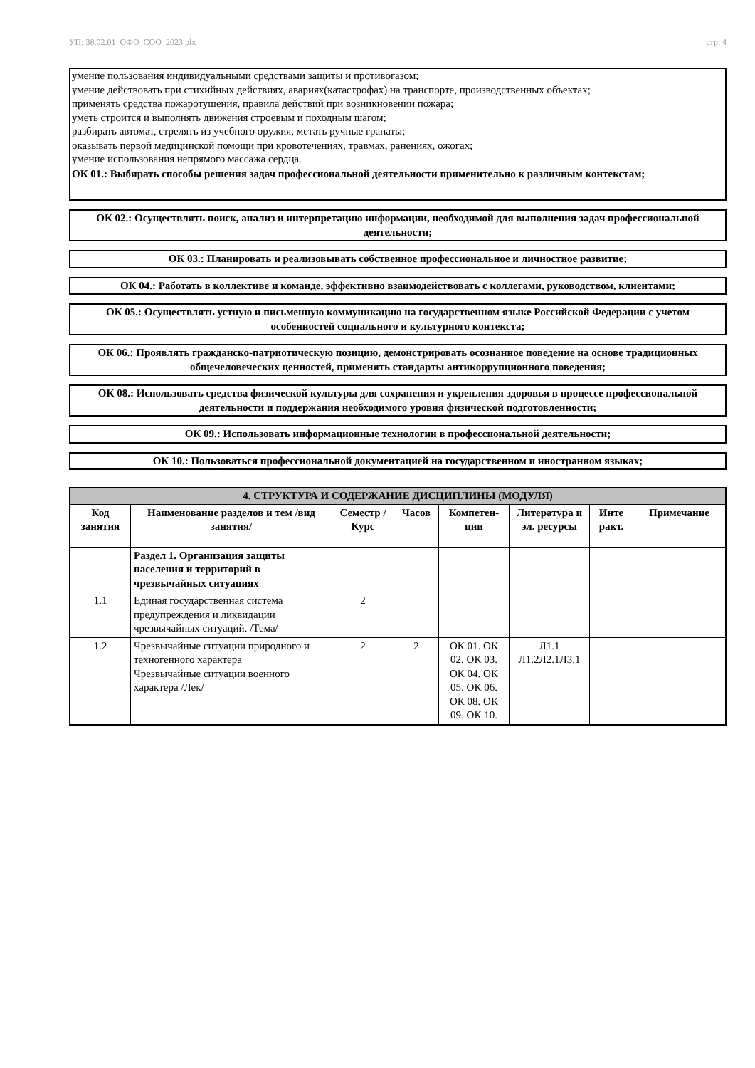УП: 38.02.01_ОФО_СОО_2023.plx стр. 4
умение пользования индивидуальными средствами защиты и противогазом;
умение действовать при стихийных действиях, авариях(катастрофах) на транспорте, производственных объектах;
применять средства пожаротушения, правила действий при возникновении пожара;
уметь строится и выполнять движения строевым и походным шагом;
разбирать автомат, стрелять из учебного оружия, метать ручные гранаты;
оказывать первой медицинской помощи при кровотечениях, травмах, ранениях, ожогах;
умение использования непрямого массажа сердца.
ОК 01.: Выбирать способы решения задач профессиональной деятельности применительно к различным контекстам;
ОК 02.: Осуществлять поиск, анализ и интерпретацию информации, необходимой для выполнения задач профессиональной деятельности;
ОК 03.: Планировать и реализовывать собственное профессиональное и личностное развитие;
ОК 04.: Работать в коллективе и команде, эффективно взаимодействовать с коллегами, руководством, клиентами;
ОК 05.: Осуществлять устную и письменную коммуникацию на государственном языке Российской Федерации с учетом особенностей социального и культурного контекста;
ОК 06.: Проявлять гражданско-патриотическую позицию, демонстрировать осознанное поведение на основе традиционных общечеловеческих ценностей, применять стандарты антикоррупционного поведения;
ОК 08.: Использовать средства физической культуры для сохранения и укрепления здоровья в процессе профессиональной деятельности и поддержания необходимого уровня физической подготовленности;
ОК 09.: Использовать информационные технологии в профессиональной деятельности;
ОК 10.: Пользоваться профессиональной документацией на государственном и иностранном языках;
| 4. СТРУКТУРА И СОДЕРЖАНИЕ ДИСЦИПЛИНЫ (МОДУЛЯ) | | | | | | | |
| --- | --- | --- | --- | --- | --- | --- | --- |
| Код занятия | Наименование разделов и тем /вид занятия/ | Семестр / Курс | Часов | Компетен-ции | Литература и эл. ресурсы | Инте ракт. | Примечание |
| | Раздел 1. Организация защиты населения и территорий в чрезвычайных ситуациях | | | | | | |
| 1.1 | Единая государственная система предупреждения и ликвидации чрезвычайных ситуаций. /Тема/ | 2 | | | | | |
| 1.2 | Чрезвычайные ситуации природного и техногенного характера Чрезвычайные ситуации военного характера /Лек/ | 2 | 2 | ОК 01. ОК 02. ОК 03. ОК 04. ОК 05. ОК 06. ОК 08. ОК 09. ОК 10. | Л1.1 Л1.2Л2.1Л3.1 | | |